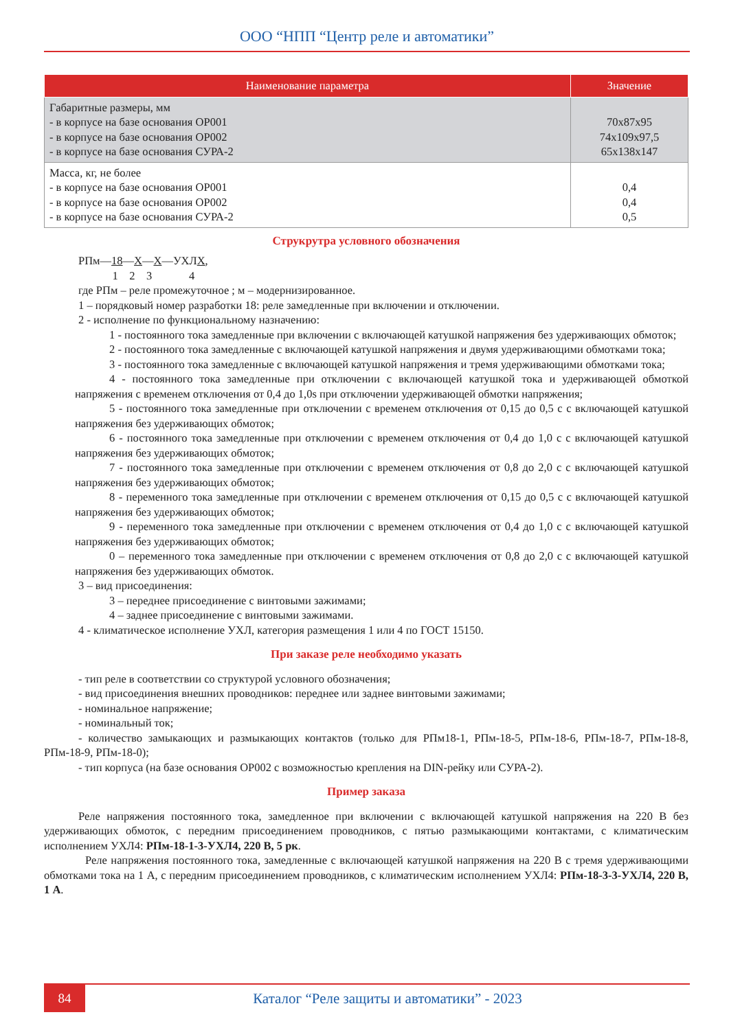ООО “НПП “Центр реле и автоматики”
| Наименование параметра | Значение |
| --- | --- |
| Габаритные размеры, мм - в корпусе на базе основания ОР001 - в корпусе на базе основания ОР002 - в корпусе на базе основания СУРА-2 | 70х87х95 74х109х97,5 65х138х147 |
| Масса, кг, не более - в корпусе на базе основания ОР001 - в корпусе на базе основания ОР002 - в корпусе на базе основания СУРА-2 | 0,4 0,4 0,5 |
Струкрутра условного обозначения
РПм—18—Х—Х—УХЛХ,
1 2 3 4
где РПм – реле промежуточное ; м – модернизированное.
1 – порядковый номер разработки 18: реле замедленные при включении и отключении.
2 - исполнение по функциональному назначению:
1 - постоянного тока замедленные при включении с включающей катушкой напряжения без удерживающих обмоток;
2 - постоянного тока замедленные с включающей катушкой напряжения и двумя удерживающими обмотками тока;
3 - постоянного тока замедленные с включающей катушкой напряжения и тремя удерживающими обмотками тока;
4 - постоянного тока замедленные при отключении с включающей катушкой тока и удерживающей обмоткой напряжения с временем отключения от 0,4 до 1,0s при отключении удерживающей обмотки напряжения;
5 - постоянного тока замедленные при отключении с временем отключения от 0,15 до 0,5 с с включающей катушкой напряжения без удерживающих обмоток;
6 - постоянного тока замедленные при отключении с временем отключения от 0,4 до 1,0 с с включающей катушкой напряжения без удерживающих обмоток;
7 - постоянного тока замедленные при отключении с временем отключения от 0,8 до 2,0 с с включающей катушкой напряжения без удерживающих обмоток;
8 - переменного тока замедленные при отключении с временем отключения от 0,15 до 0,5 с с включающей катушкой напряжения без удерживающих обмоток;
9 - переменного тока замедленные при отключении с временем отключения от 0,4 до 1,0 с с включающей катушкой напряжения без удерживающих обмоток;
0 – переменного тока замедленные при отключении с временем отключения от 0,8 до 2,0 с с включающей катушкой напряжения без удерживающих обмоток.
3 – вид присоединения:
3 – переднее присоединение с винтовыми зажимами;
4 – заднее присоединение с винтовыми зажимами.
4 - климатическое исполнение УХЛ, категория размещения 1 или 4 по ГОСТ 15150.
При заказе реле необходимо указать
- тип реле в соответствии со структурой условного обозначения;
- вид присоединения внешних проводников: переднее или заднее винтовыми зажимами;
- номинальное напряжение;
- номинальный ток;
- количество замыкающих и размыкающих контактов (только для РПм18-1, РПм-18-5, РПм-18-6, РПм-18-7, РПм-18-8, РПм-18-9, РПм-18-0);
- тип корпуса (на базе основания ОР002 с возможностью крепления на DIN-рейку или СУРА-2).
Пример заказа
Реле напряжения постоянного тока, замедленное при включении с включающей катушкой напряжения на 220 В без удерживающих обмоток, с передним присоединением проводников, с пятью размыкающими контактами, с климатическим исполнением УХЛ4: РПм-18-1-3-УХЛ4, 220 В, 5 рк.
Реле напряжения постоянного тока, замедленные с включающей катушкой напряжения на 220 В с тремя удерживающими обмотками тока на 1 А, с передним присоединением проводников, с климатическим исполнением УХЛ4: РПм-18-3-3-УХЛ4, 220 В, 1 А.
84
Каталог “Реле защиты и автоматики” - 2023